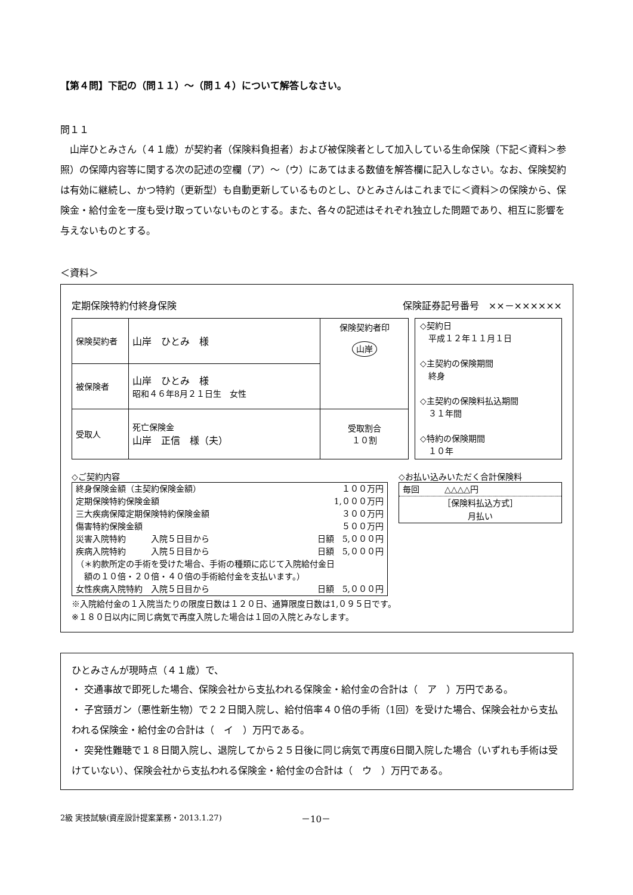【第４問】下記の（問１１）～（問１４）について解答しなさい。
問１１
山岸ひとみさん（４１歳）が契約者（保険料負担者）および被保険者として加入している生命保険（下記＜資料＞参照）の保障内容等に関する次の記述の空欄（ア）～（ウ）にあてはまる数値を解答欄に記入しなさい。なお、保険契約は有効に継続し、かつ特約（更新型）も自動更新しているものとし、ひとみさんはこれまでに＜資料＞の保険から、保険金・給付金を一度も受け取っていないものとする。また、各々の記述はそれぞれ独立した問題であり、相互に影響を与えないものとする。
＜資料＞
定期保険特約付終身保険 保険証券記号番号　××－××××××
| 保険契約者 | 山岸 ひとみ 様 | 保険契約者印 山岸 |
| 被保険者 | 山岸 ひとみ 様 昭和４６年8月２１日生 女性 | |
| 受取人 | 死亡保険金 山岸 正信 様（夫） | 受取割合 １０割 |
◇契約日
　平成１２年１１月１日
◇主契約の保険期間
　終身
◇主契約の保険料払込期間
　３１年間
◇特約の保険期間
　１０年
◇ご契約内容
| 終身保険金額（主契約保険金額） | | １００万円 |
| 定期保険特約保険金額 | | 1,０００万円 |
| 三大疾病保障定期保険特約保険金額 | | ３００万円 |
| 傷害特約保険金額 | | ５００万円 |
| 災害入院特約 入院５日目から | | 日額 5,０００円 |
| 疾病入院特約 入院５日目から | | 日額 5,０００円 |
| （＊約款所定の手術を受けた場合、手術の種類に応じて入院給付金日 額の１０倍・２０倍・４０倍の手術給付金を支払います。） | | |
| 女性疾病入院特約 入院５日目から | | 日額 5,０００円 |
◇お払い込みいただく合計保険料
毎回　　　△△△△円
［保険料払込方式］
月払い
※入院給付金の１入院当たりの限度日数は１２０日、通算限度日数は1,０９５日です。
※１８０日以内に同じ病気で再度入院した場合は１回の入院とみなします。
ひとみさんが現時点（４１歳）で、
・ 交通事故で即死した場合、保険会社から支払われる保険金・給付金の合計は（　ア　）万円である。
・ 子宮頸ガン（悪性新生物）で２２日間入院し、給付倍率４０倍の手術（1回）を受けた場合、保険会社から支払われる保険金・給付金の合計は（　イ　）万円である。
・ 突発性難聴で１８日間入院し、退院してから２５日後に同じ病気で再度6日間入院した場合（いずれも手術は受けていない）、保険会社から支払われる保険金・給付金の合計は（　ウ　）万円である。
2級 実技試験(資産設計提案業務・2013.1.27)
－10－